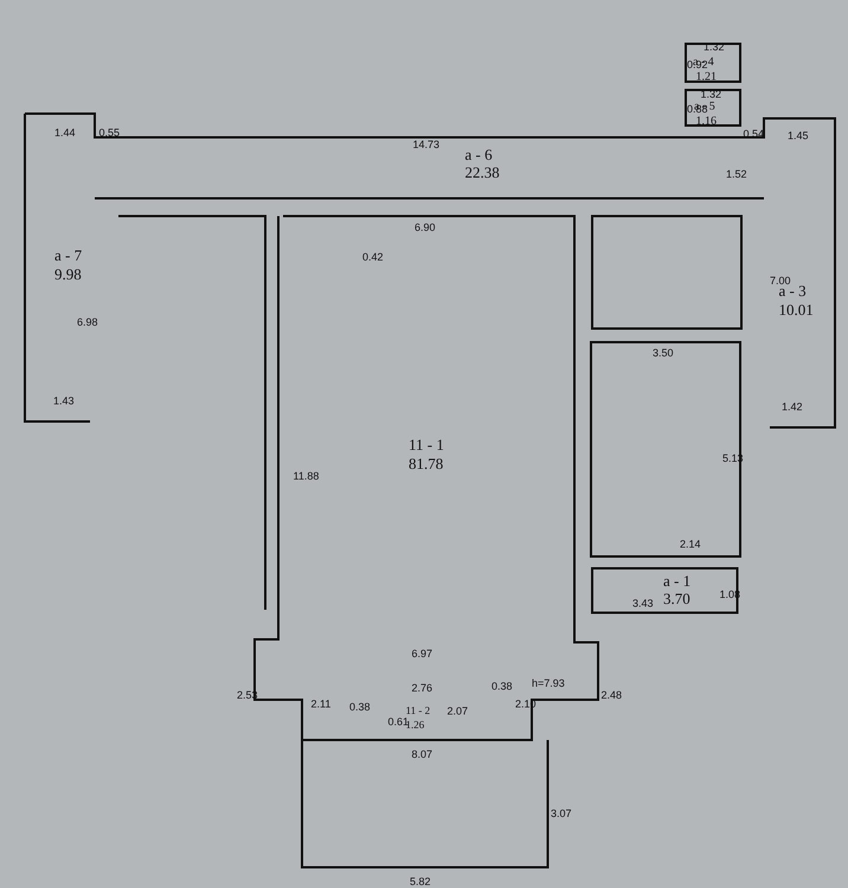а - 6
22.38
а - 7
9.98
а - 3
10.01
11 - 1
81.78
а - 1
3.70
а - 4
1.21
а - 5
1.16
11 - 2
1.26
1.44
0.55
14.73
0.54
1.45
1.52
6.90
0.42
7.00
6.98
3.50
1.43
1.42
11.88
5.13
2.14
1.08
3.43
6.97
0.38
h=7.93
2.53
2.48
2.76
2.11
0.38
2.07
2.10
0.61
8.07
3.07
5.82
1.32
1.32
0.92
0.88